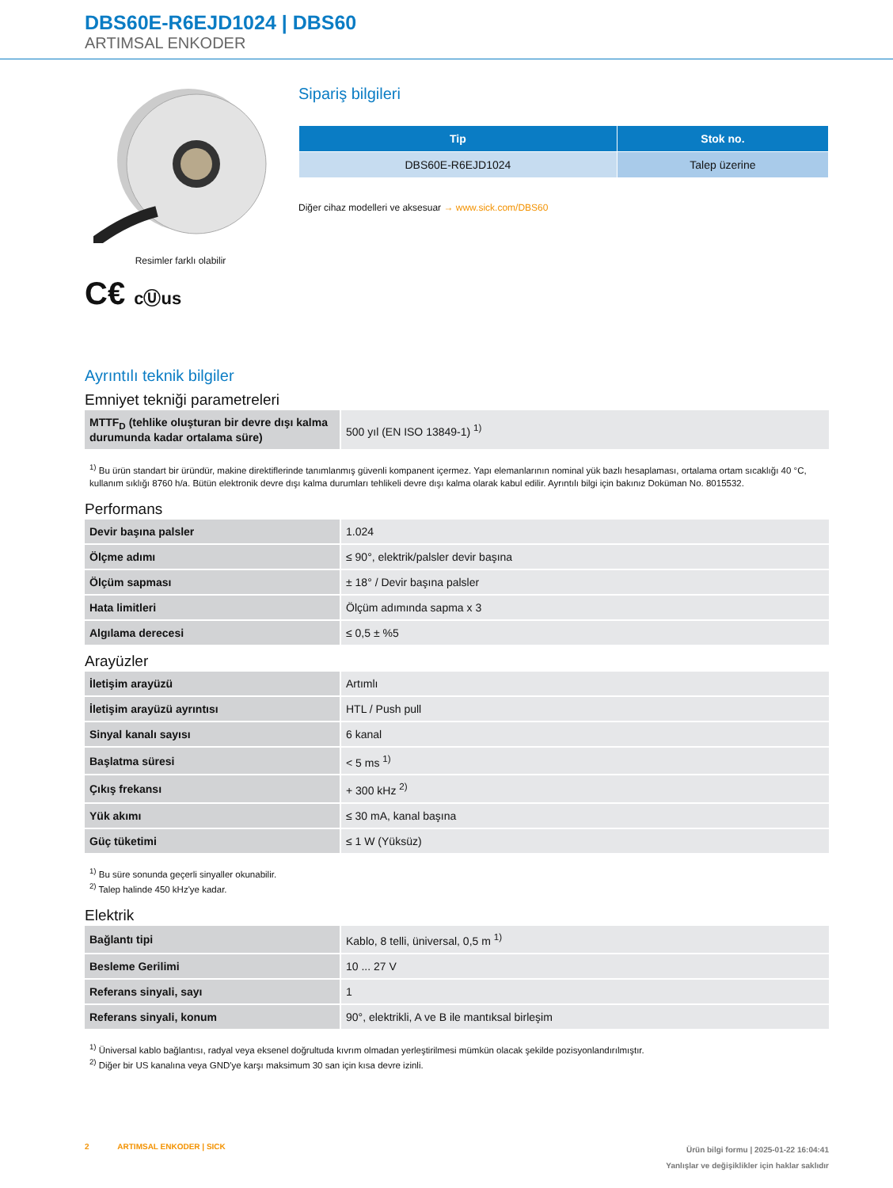DBS60E-R6EJD1024 | DBS60
ARTIMSAL ENKODER
Resimler farklı olabilir
C€ cⓊus
Sipariş bilgileri
| Tip | Stok no. |
| --- | --- |
| DBS60E-R6EJD1024 | Talep üzerine |
Diğer cihaz modelleri ve aksesuar → www.sick.com/DBS60
Ayrıntılı teknik bilgiler
Emniyet tekniği parametreleri
| MTTF<sub>D</sub> (tehlike oluşturan bir devre dışı kalma durumunda kadar ortalama süre) | 500 yıl (EN ISO 13849-1) <sup>1)</sup> |
<sup>1)</sup> Bu ürün standart bir üründür, makine direktiflerinde tanımlanmış güvenli kompanent içermez. Yapı elemanlarının nominal yük bazlı hesaplaması, ortalama ortam sıcaklığı 40 °C, kullanım sıklığı 8760 h/a. Bütün elektronik devre dışı kalma durumları tehlikeli devre dışı kalma olarak kabul edilir. Ayrıntılı bilgi için bakınız Doküman No. 8015532.
Performans
| Devir başına palsler | 1.024 |
| Ölçme adımı | ≤ 90°, elektrik/palsler devir başına |
| Ölçüm sapması | ± 18° / Devir başına palsler |
| Hata limitleri | Ölçüm adımında sapma x 3 |
| Algılama derecesi | ≤ 0,5 ± %5 |
Arayüzler
| İletişim arayüzü | Artımlı |
| İletişim arayüzü ayrıntısı | HTL / Push pull |
| Sinyal kanalı sayısı | 6 kanal |
| Başlatma süresi | < 5 ms <sup>1)</sup> |
| Çıkış frekansı | + 300 kHz <sup>2)</sup> |
| Yük akımı | ≤ 30 mA, kanal başına |
| Güç tüketimi | ≤ 1 W (Yüksüz) |
<sup>1)</sup> Bu süre sonunda geçerli sinyaller okunabilir.
<sup>2)</sup> Talep halinde 450 kHz'ye kadar.
Elektrik
| Bağlantı tipi | Kablo, 8 telli, üniversal, 0,5 m <sup>1)</sup> |
| Besleme Gerilimi | 10 ... 27 V |
| Referans sinyali, sayı | 1 |
| Referans sinyali, konum | 90°, elektrikli, A ve B ile mantıksal birleşim |
<sup>1)</sup> Üniversal kablo bağlantısı, radyal veya eksenel doğrultuda kıvrım olmadan yerleştirilmesi mümkün olacak şekilde pozisyonlandırılmıştır.
<sup>2)</sup> Diğer bir US kanalına veya GND'ye karşı maksimum 30 san için kısa devre izinli.
2 ARTIMSAL ENKODER | SICK
Ürün bilgi formu | 2025-01-22 16:04:41
Yanlışlar ve değişiklikler için haklar saklıdır